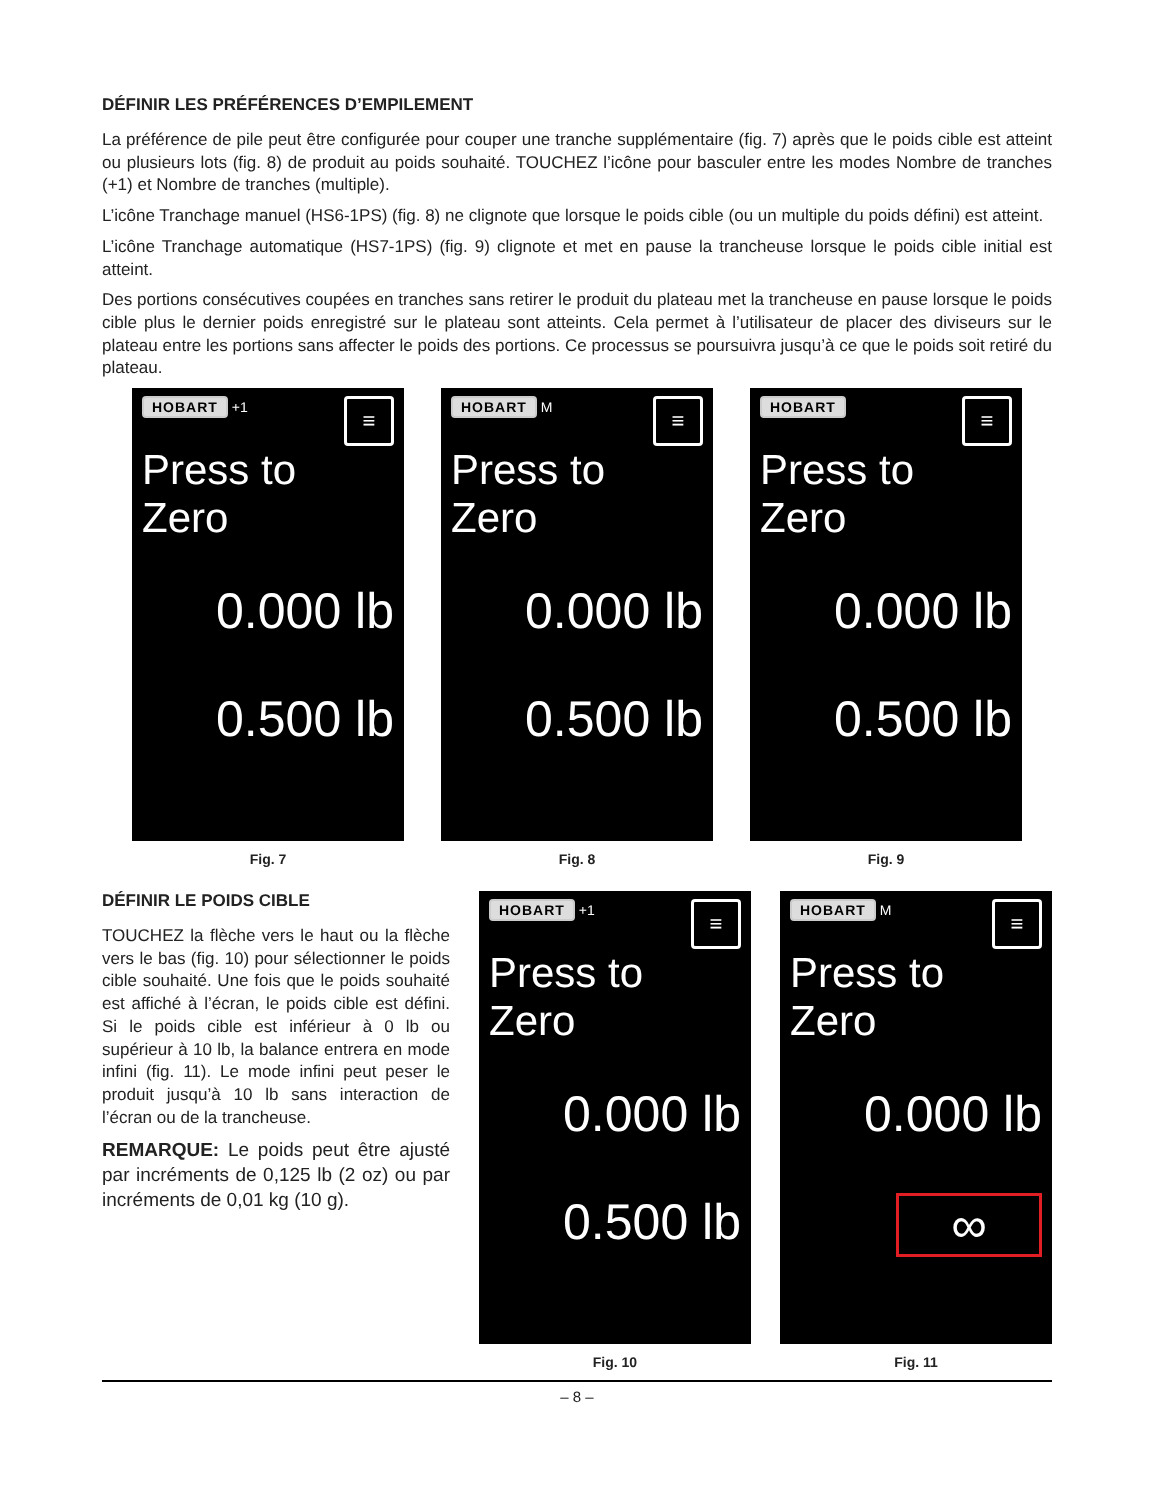DÉFINIR LES PRÉFÉRENCES D’EMPILEMENT
La préférence de pile peut être configurée pour couper une tranche supplémentaire (fig. 7) après que le poids cible est atteint ou plusieurs lots (fig. 8) de produit au poids souhaité. TOUCHEZ l’icône pour basculer entre les modes Nombre de tranches (+1) et Nombre de tranches (multiple).
L’icône Tranchage manuel (HS6-1PS) (fig. 8) ne clignote que lorsque le poids cible (ou un multiple du poids défini) est atteint.
L’icône Tranchage automatique (HS7-1PS) (fig. 9) clignote et met en pause la trancheuse lorsque le poids cible initial est atteint.
Des portions consécutives coupées en tranches sans retirer le produit du plateau met la trancheuse en pause lorsque le poids cible plus le dernier poids enregistré sur le plateau sont atteints. Cela permet à l’utilisateur de placer des diviseurs sur le plateau entre les portions sans affecter le poids des portions. Ce processus se poursuivra jusqu’à ce que le poids soit retiré du plateau.
HOBART +1 ≡
Press to Zero
0.000 lb
0.500 lb
Fig. 7
HOBART M ≡
Press to Zero
0.000 lb
0.500 lb
Fig. 8
HOBART ≡
Press to Zero
0.000 lb
0.500 lb
Fig. 9
DÉFINIR LE POIDS CIBLE
TOUCHEZ la flèche vers le haut ou la flèche vers le bas (fig. 10) pour sélectionner le poids cible souhaité. Une fois que le poids souhaité est affiché à l’écran, le poids cible est défini. Si le poids cible est inférieur à 0 lb ou supérieur à 10 lb, la balance entrera en mode infini (fig. 11). Le mode infini peut peser le produit jusqu’à 10 lb sans interaction de l’écran ou de la trancheuse.
REMARQUE: Le poids peut être ajusté par incréments de 0,125 lb (2 oz) ou par incréments de 0,01 kg (10 g).
HOBART +1 ≡
Press to Zero
0.000 lb
0.500 lb
Fig. 10
HOBART M ≡
Press to Zero
0.000 lb
∞
Fig. 11
– 8 –